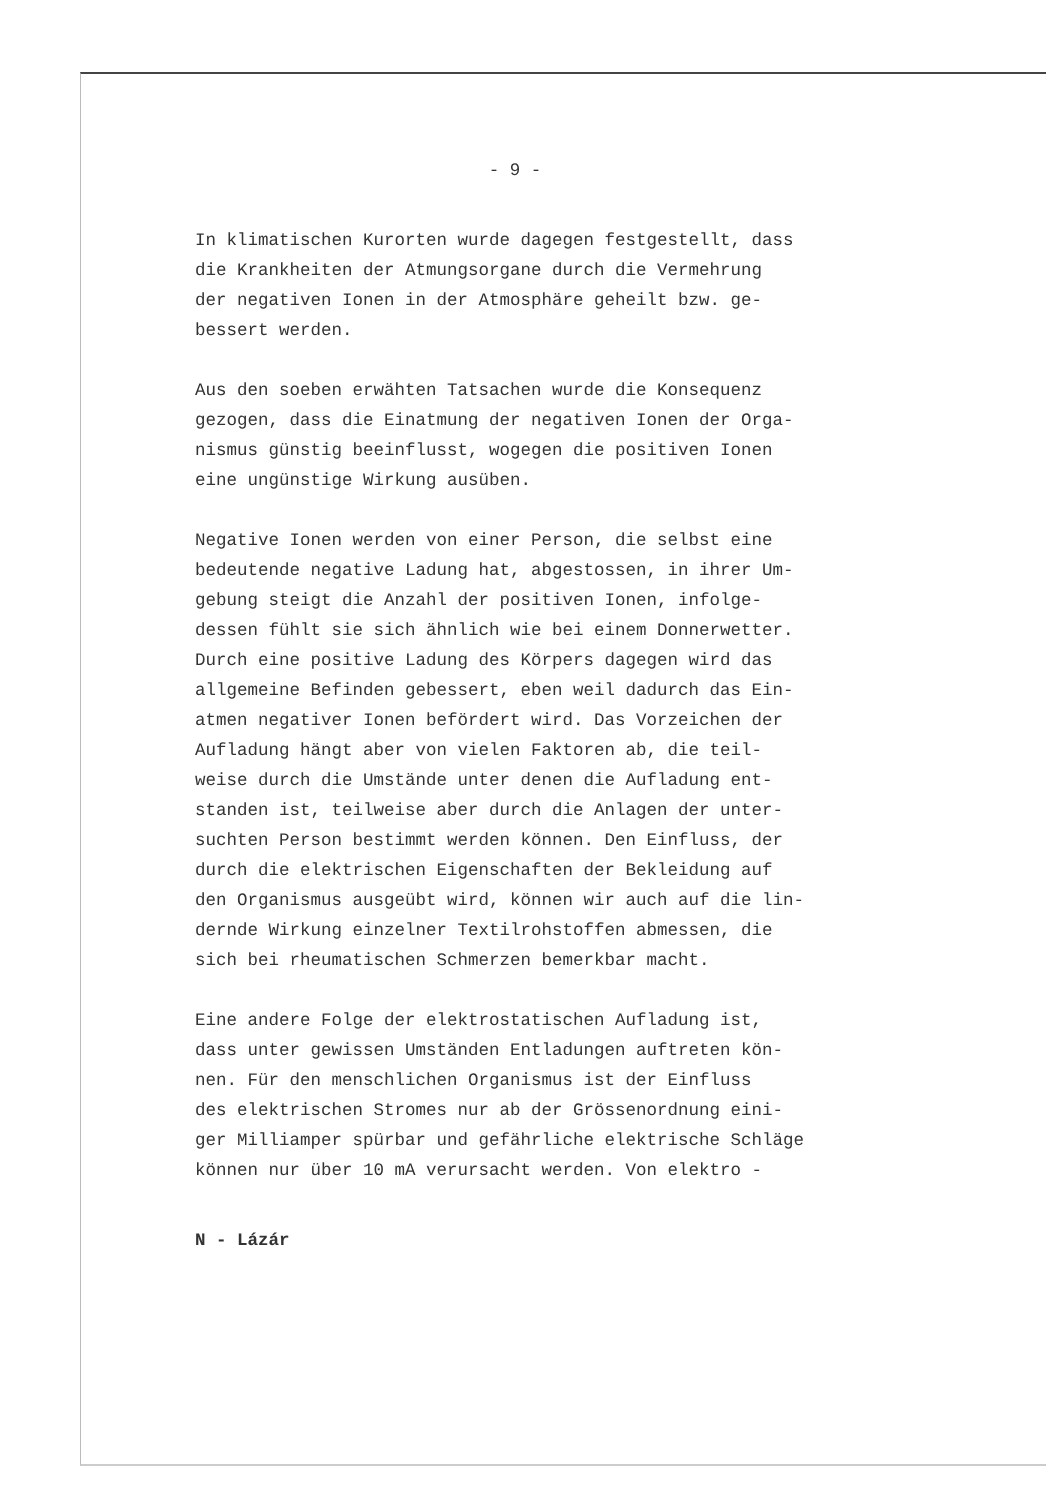- 9 -
In klimatischen Kurorten wurde dagegen festgestellt, dass
die Krankheiten der Atmungsorgane durch die Vermehrung
der negativen Ionen in der Atmosphäre geheilt bzw. ge-
bessert werden.
Aus den soeben erwähten Tatsachen wurde die Konsequenz
gezogen, dass die Einatmung der negativen Ionen der Orga-
nismus günstig beeinflusst, wogegen die positiven Ionen
eine ungünstige Wirkung ausüben.
Negative Ionen werden von einer Person, die selbst eine
bedeutende negative Ladung hat, abgestossen, in ihrer Um-
gebung steigt die Anzahl der positiven Ionen, infolge-
dessen fühlt sie sich ähnlich wie bei einem Donnerwetter.
Durch eine positive Ladung des Körpers dagegen wird das
allgemeine Befinden gebessert, eben weil dadurch das Ein-
atmen negativer Ionen befördert wird. Das Vorzeichen der
Aufladung hängt aber von vielen Faktoren ab, die teil-
weise durch die Umstände unter denen die Aufladung ent-
standen ist, teilweise aber durch die Anlagen der unter-
suchten Person bestimmt werden können. Den Einfluss, der
durch die elektrischen Eigenschaften der Bekleidung auf
den Organismus ausgeübt wird, können wir auch auf die lin-
dernde Wirkung einzelner Textilrohstoffen abmessen, die
sich bei rheumatischen Schmerzen bemerkbar macht.
Eine andere Folge der elektrostatischen Aufladung ist,
dass unter gewissen Umständen Entladungen auftreten kön-
nen. Für den menschlichen Organismus ist der Einfluss
des elektrischen Stromes nur ab der Grössenordnung eini-
ger Milliamper spürbar und gefährliche elektrische Schläge
können nur über 10 mA verursacht werden. Von elektro -
N - Lázár